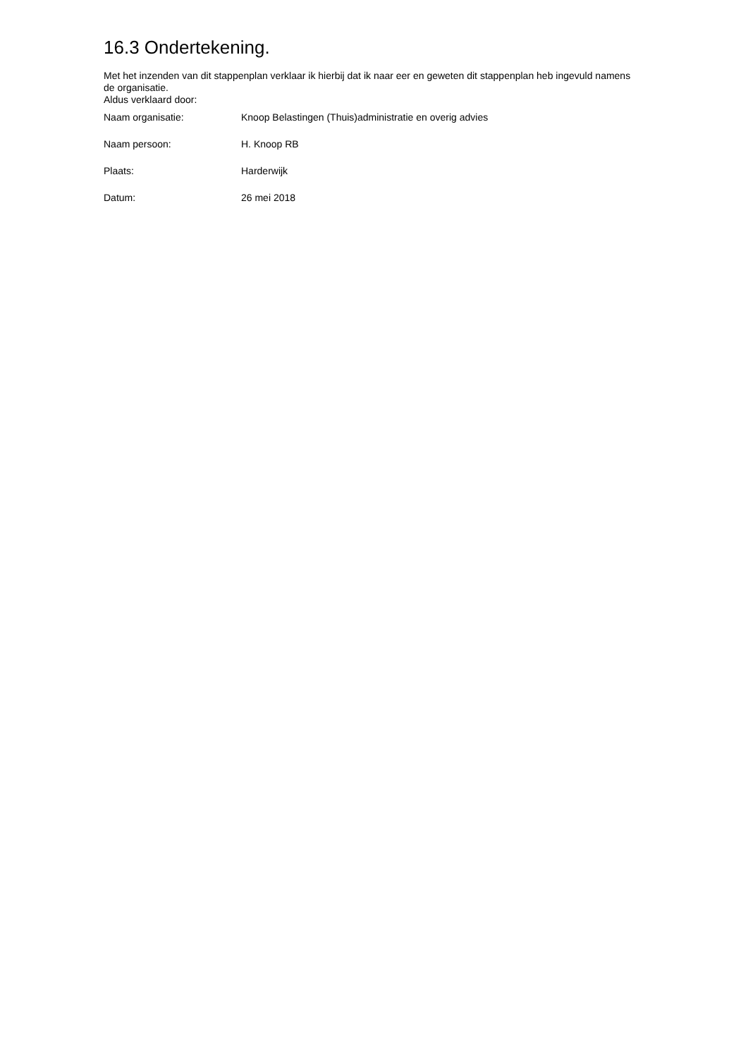16.3 Ondertekening.
Met het inzenden van dit stappenplan verklaar ik hierbij dat ik naar eer en geweten dit stappenplan heb ingevuld namens de organisatie.
Aldus verklaard door:
| Naam organisatie: | Knoop Belastingen (Thuis)administratie en overig advies |
| Naam persoon: | H. Knoop RB |
| Plaats: | Harderwijk |
| Datum: | 26 mei 2018 |